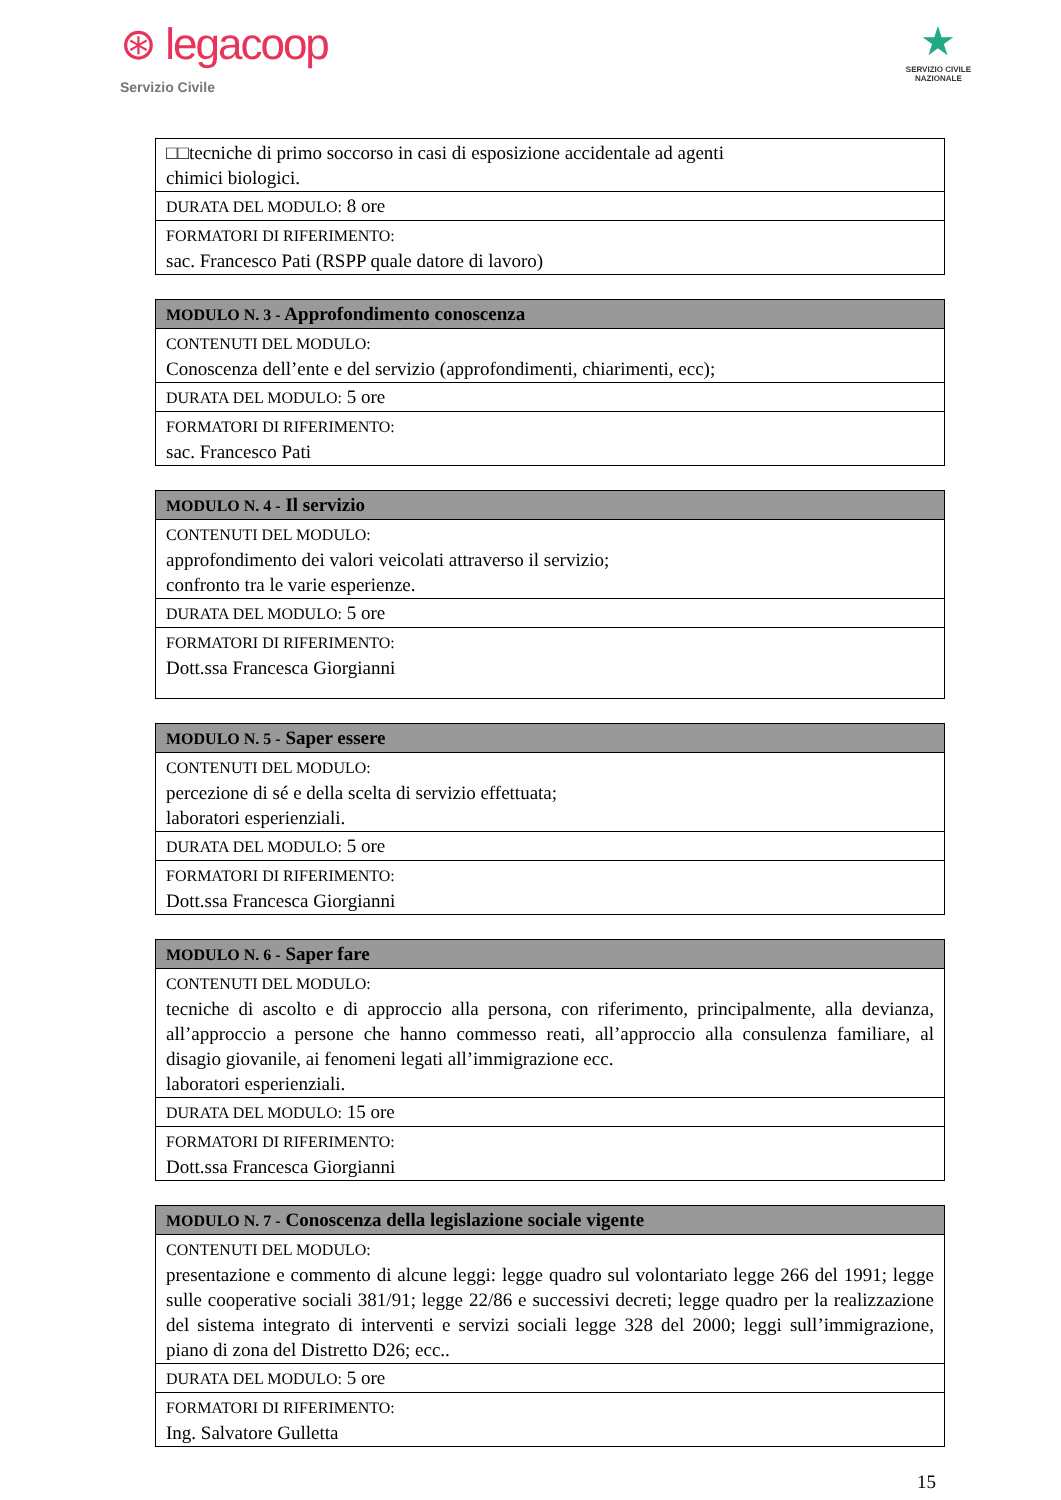⊛ legacoop
Servizio Civile
★
SERVIZIO CIVILE
NAZIONALE
| □□tecniche di primo soccorso in casi di esposizione accidentale ad agenti chimici biologici. |
| DURATA DEL MODULO: 8 ore |
| FORMATORI DI RIFERIMENTO: sac. Francesco Pati (RSPP quale datore di lavoro) |
| MODULO N. 3 - Approfondimento conoscenza |
| --- |
| CONTENUTI DEL MODULO: Conoscenza dell’ente e del servizio (approfondimenti, chiarimenti, ecc); |
| DURATA DEL MODULO: 5 ore |
| FORMATORI DI RIFERIMENTO: sac. Francesco Pati |
| MODULO N. 4 - Il servizio |
| --- |
| CONTENUTI DEL MODULO: approfondimento dei valori veicolati attraverso il servizio; confronto tra le varie esperienze. |
| DURATA DEL MODULO: 5 ore |
| FORMATORI DI RIFERIMENTO: Dott.ssa Francesca Giorgianni |
| MODULO N. 5 - Saper essere |
| --- |
| CONTENUTI DEL MODULO: percezione di sé e della scelta di servizio effettuata; laboratori esperienziali. |
| DURATA DEL MODULO: 5 ore |
| FORMATORI DI RIFERIMENTO: Dott.ssa Francesca Giorgianni |
| MODULO N. 6 - Saper fare |
| --- |
| CONTENUTI DEL MODULO: tecniche di ascolto e di approccio alla persona, con riferimento, principalmente, alla devianza, all’approccio a persone che hanno commesso reati, all’approccio alla consulenza familiare, al disagio giovanile, ai fenomeni legati all’immigrazione ecc. laboratori esperienziali. |
| DURATA DEL MODULO: 15 ore |
| FORMATORI DI RIFERIMENTO: Dott.ssa Francesca Giorgianni |
| MODULO N. 7 - Conoscenza della legislazione sociale vigente |
| --- |
| CONTENUTI DEL MODULO: presentazione e commento di alcune leggi: legge quadro sul volontariato legge 266 del 1991; legge sulle cooperative sociali 381/91; legge 22/86 e successivi decreti; legge quadro per la realizzazione del sistema integrato di interventi e servizi sociali legge 328 del 2000; leggi sull’immigrazione, piano di zona del Distretto D26; ecc.. |
| DURATA DEL MODULO: 5 ore |
| FORMATORI DI RIFERIMENTO: Ing. Salvatore Gulletta |
15